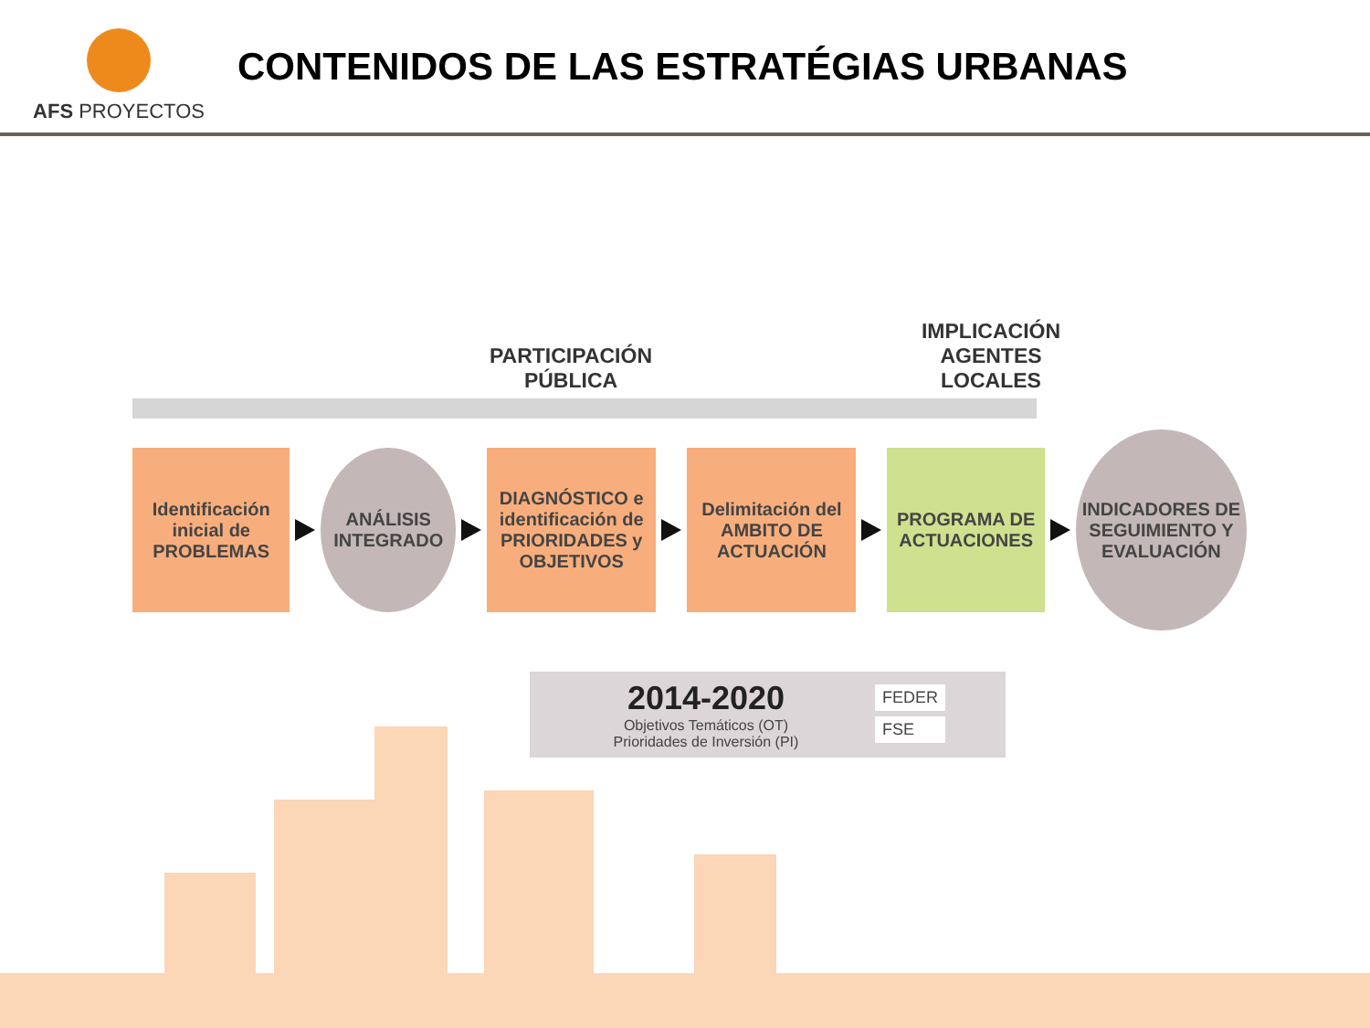AFS PROYECTOS
CONTENIDOS DE LAS ESTRATÉGIAS URBANAS
PARTICIPACIÓN
PÚBLICA
IMPLICACIÓN
AGENTES
LOCALES
Identificación inicial de PROBLEMAS
ANÁLISIS INTEGRADO
DIAGNÓSTICO e identificación de PRIORIDADES y OBJETIVOS
Delimitación del AMBITO DE ACTUACIÓN
PROGRAMA DE ACTUACIONES
INDICADORES DE SEGUIMIENTO Y EVALUACIÓN
2014-2020
Objetivos Temáticos (OT)
Prioridades de Inversión (PI)
FEDER
FSE